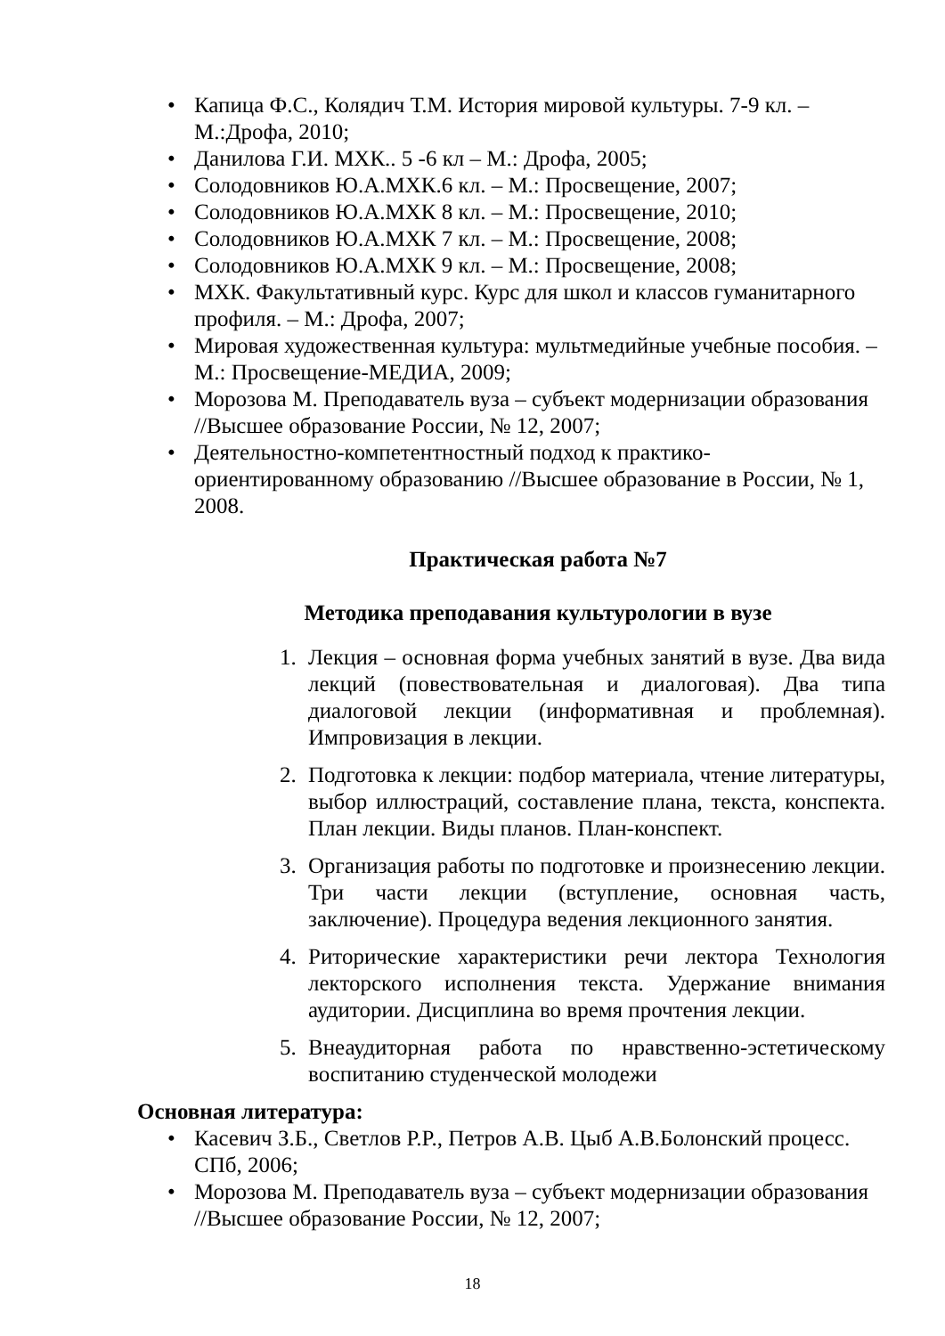• Капица Ф.С., Колядич Т.М. История мировой культуры. 7-9 кл. – М.:Дрофа, 2010;
• Данилова Г.И. МХК.. 5 -6 кл – М.: Дрофа, 2005;
• Солодовников Ю.А.МХК.6 кл. – М.: Просвещение, 2007;
• Солодовников Ю.А.МХК 8 кл. – М.: Просвещение, 2010;
• Солодовников Ю.А.МХК 7 кл. – М.: Просвещение, 2008;
• Солодовников Ю.А.МХК 9 кл. – М.: Просвещение, 2008;
• МХК. Факультативный курс. Курс для школ и классов гуманитарного профиля. – М.: Дрофа, 2007;
• Мировая художественная культура: мультмедийные учебные пособия. – М.: Просвещение-МЕДИА, 2009;
• Морозова М. Преподаватель вуза – субъект модернизации образования //Высшее образование России, № 12, 2007;
• Деятельностно-компетентностный подход к практико-ориентированному образованию //Высшее образование в России, № 1, 2008.
Практическая работа №7
Методика преподавания культурологии в вузе
1. Лекция – основная форма учебных занятий в вузе. Два вида лекций (повествовательная и диалоговая). Два типа диалоговой лекции (информативная и проблемная). Импровизация в лекции.
2. Подготовка к лекции: подбор материала, чтение литературы, выбор иллюстраций, составление плана, текста, конспекта. План лекции. Виды планов. План-конспект.
3. Организация работы по подготовке и произнесению лекции. Три части лекции (вступление, основная часть, заключение). Процедура ведения лекционного занятия.
4. Риторические характеристики речи лектора Технология лекторского исполнения текста. Удержание внимания аудитории. Дисциплина во время прочтения лекции.
5. Внеаудиторная работа по нравственно-эстетическому воспитанию студенческой молодежи
Основная литература:
• Касевич З.Б., Светлов Р.Р., Петров А.В. Цыб А.В.Болонский процесс. СПб, 2006;
• Морозова М. Преподаватель вуза – субъект модернизации образования //Высшее образование России, № 12, 2007;
18